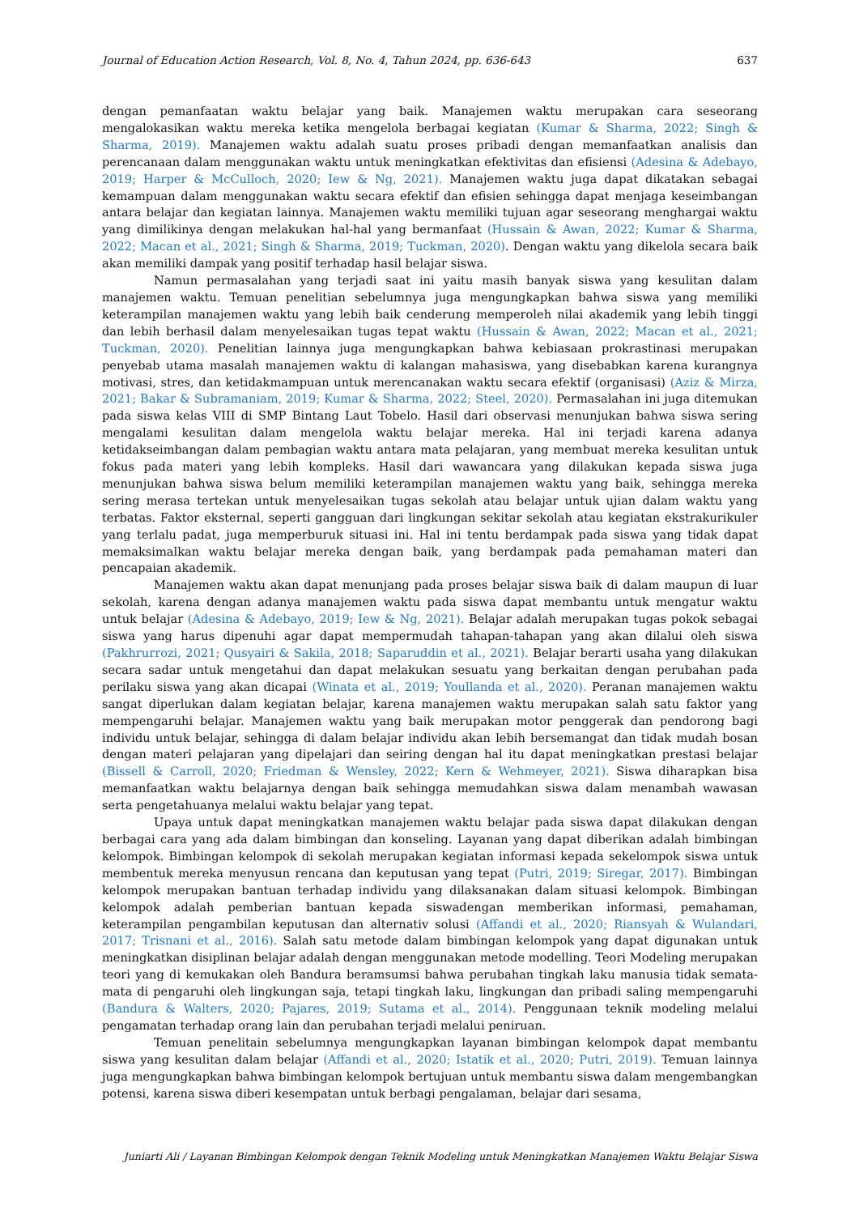Journal of Education Action Research, Vol. 8, No. 4, Tahun 2024, pp. 636-643 637
dengan pemanfaatan waktu belajar yang baik. Manajemen waktu merupakan cara seseorang mengalokasikan waktu mereka ketika mengelola berbagai kegiatan (Kumar & Sharma, 2022; Singh & Sharma, 2019). Manajemen waktu adalah suatu proses pribadi dengan memanfaatkan analisis dan perencanaan dalam menggunakan waktu untuk meningkatkan efektivitas dan efisiensi (Adesina & Adebayo, 2019; Harper & McCulloch, 2020; Iew & Ng, 2021). Manajemen waktu juga dapat dikatakan sebagai kemampuan dalam menggunakan waktu secara efektif dan efisien sehingga dapat menjaga keseimbangan antara belajar dan kegiatan lainnya. Manajemen waktu memiliki tujuan agar seseorang menghargai waktu yang dimilikinya dengan melakukan hal-hal yang bermanfaat (Hussain & Awan, 2022; Kumar & Sharma, 2022; Macan et al., 2021; Singh & Sharma, 2019; Tuckman, 2020). Dengan waktu yang dikelola secara baik akan memiliki dampak yang positif terhadap hasil belajar siswa.
Namun permasalahan yang terjadi saat ini yaitu masih banyak siswa yang kesulitan dalam manajemen waktu. Temuan penelitian sebelumnya juga mengungkapkan bahwa siswa yang memiliki keterampilan manajemen waktu yang lebih baik cenderung memperoleh nilai akademik yang lebih tinggi dan lebih berhasil dalam menyelesaikan tugas tepat waktu (Hussain & Awan, 2022; Macan et al., 2021; Tuckman, 2020). Penelitian lainnya juga mengungkapkan bahwa kebiasaan prokrastinasi merupakan penyebab utama masalah manajemen waktu di kalangan mahasiswa, yang disebabkan karena kurangnya motivasi, stres, dan ketidakmampuan untuk merencanakan waktu secara efektif (organisasi) (Aziz & Mirza, 2021; Bakar & Subramaniam, 2019; Kumar & Sharma, 2022; Steel, 2020). Permasalahan ini juga ditemukan pada siswa kelas VIII di SMP Bintang Laut Tobelo. Hasil dari observasi menunjukan bahwa siswa sering mengalami kesulitan dalam mengelola waktu belajar mereka. Hal ini terjadi karena adanya ketidakseimbangan dalam pembagian waktu antara mata pelajaran, yang membuat mereka kesulitan untuk fokus pada materi yang lebih kompleks. Hasil dari wawancara yang dilakukan kepada siswa juga menunjukan bahwa siswa belum memiliki keterampilan manajemen waktu yang baik, sehingga mereka sering merasa tertekan untuk menyelesaikan tugas sekolah atau belajar untuk ujian dalam waktu yang terbatas. Faktor eksternal, seperti gangguan dari lingkungan sekitar sekolah atau kegiatan ekstrakurikuler yang terlalu padat, juga memperburuk situasi ini. Hal ini tentu berdampak pada siswa yang tidak dapat memaksimalkan waktu belajar mereka dengan baik, yang berdampak pada pemahaman materi dan pencapaian akademik.
Manajemen waktu akan dapat menunjang pada proses belajar siswa baik di dalam maupun di luar sekolah, karena dengan adanya manajemen waktu pada siswa dapat membantu untuk mengatur waktu untuk belajar (Adesina & Adebayo, 2019; Iew & Ng, 2021). Belajar adalah merupakan tugas pokok sebagai siswa yang harus dipenuhi agar dapat mempermudah tahapan-tahapan yang akan dilalui oleh siswa (Pakhrurrozi, 2021; Qusyairi & Sakila, 2018; Saparuddin et al., 2021). Belajar berarti usaha yang dilakukan secara sadar untuk mengetahui dan dapat melakukan sesuatu yang berkaitan dengan perubahan pada perilaku siswa yang akan dicapai (Winata et al., 2019; Youllanda et al., 2020). Peranan manajemen waktu sangat diperlukan dalam kegiatan belajar, karena manajemen waktu merupakan salah satu faktor yang mempengaruhi belajar. Manajemen waktu yang baik merupakan motor penggerak dan pendorong bagi individu untuk belajar, sehingga di dalam belajar individu akan lebih bersemangat dan tidak mudah bosan dengan materi pelajaran yang dipelajari dan seiring dengan hal itu dapat meningkatkan prestasi belajar (Bissell & Carroll, 2020; Friedman & Wensley, 2022; Kern & Wehmeyer, 2021). Siswa diharapkan bisa memanfaatkan waktu belajarnya dengan baik sehingga memudahkan siswa dalam menambah wawasan serta pengetahuanya melalui waktu belajar yang tepat.
Upaya untuk dapat meningkatkan manajemen waktu belajar pada siswa dapat dilakukan dengan berbagai cara yang ada dalam bimbingan dan konseling. Layanan yang dapat diberikan adalah bimbingan kelompok. Bimbingan kelompok di sekolah merupakan kegiatan informasi kepada sekelompok siswa untuk membentuk mereka menyusun rencana dan keputusan yang tepat (Putri, 2019; Siregar, 2017). Bimbingan kelompok merupakan bantuan terhadap individu yang dilaksanakan dalam situasi kelompok. Bimbingan kelompok adalah pemberian bantuan kepada siswadengan memberikan informasi, pemahaman, keterampilan pengambilan keputusan dan alternativ solusi (Affandi et al., 2020; Riansyah & Wulandari, 2017; Trisnani et al., 2016). Salah satu metode dalam bimbingan kelompok yang dapat digunakan untuk meningkatkan disiplinan belajar adalah dengan menggunakan metode modelling. Teori Modeling merupakan teori yang di kemukakan oleh Bandura beramsumsi bahwa perubahan tingkah laku manusia tidak semata-mata di pengaruhi oleh lingkungan saja, tetapi tingkah laku, lingkungan dan pribadi saling mempengaruhi (Bandura & Walters, 2020; Pajares, 2019; Sutama et al., 2014). Penggunaan teknik modeling melalui pengamatan terhadap orang lain dan perubahan terjadi melalui peniruan.
Temuan penelitain sebelumnya mengungkapkan layanan bimbingan kelompok dapat membantu siswa yang kesulitan dalam belajar (Affandi et al., 2020; Istatik et al., 2020; Putri, 2019). Temuan lainnya juga mengungkapkan bahwa bimbingan kelompok bertujuan untuk membantu siswa dalam mengembangkan potensi, karena siswa diberi kesempatan untuk berbagi pengalaman, belajar dari sesama,
Juniarti Ali / Layanan Bimbingan Kelompok dengan Teknik Modeling untuk Meningkatkan Manajemen Waktu Belajar Siswa